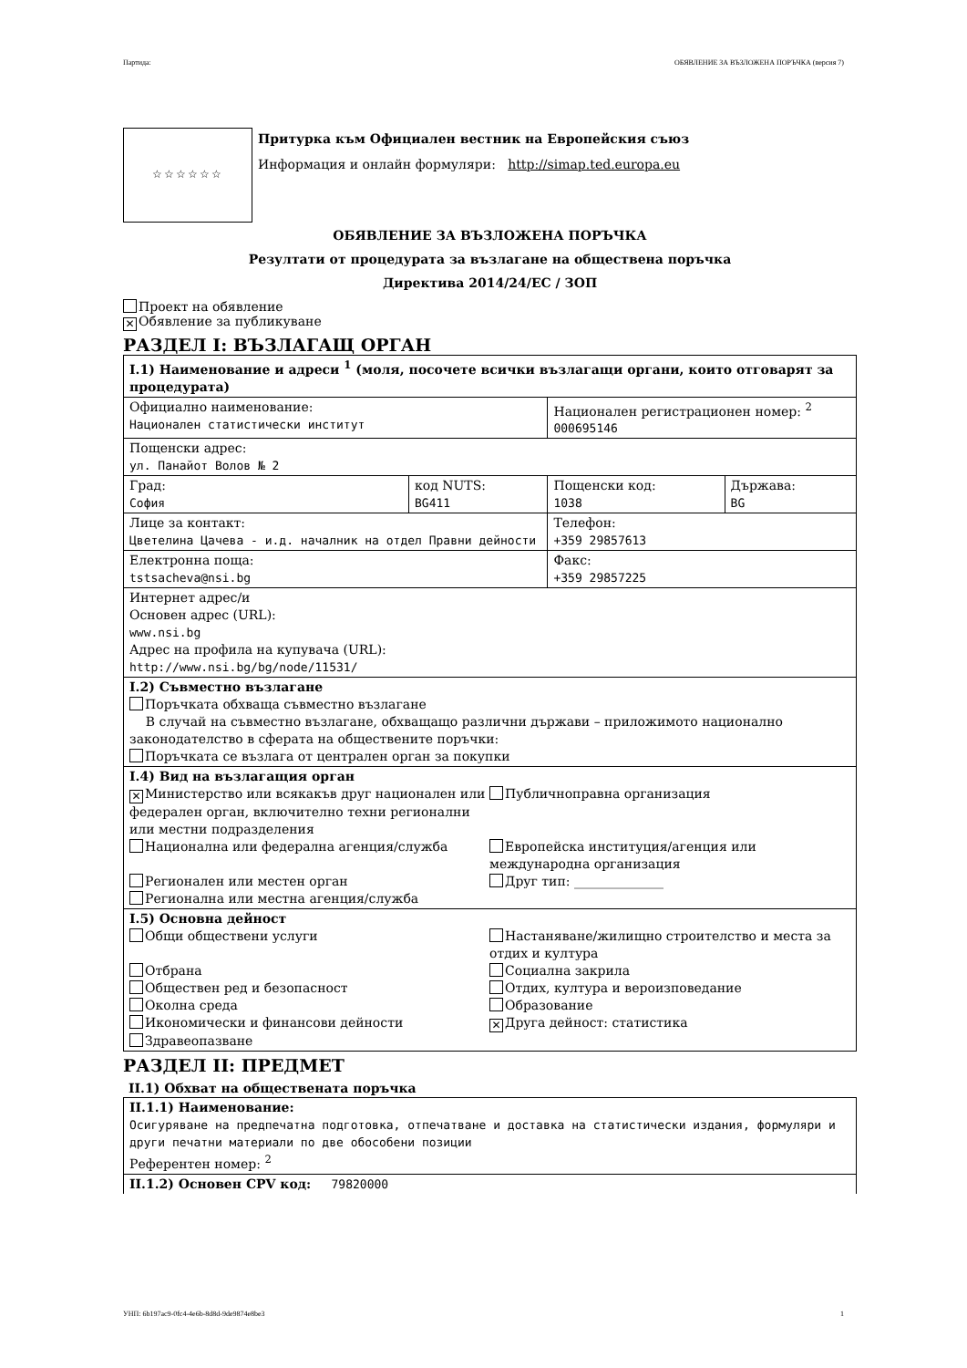Партида: ОБЯВЛЕНИЕ ЗА ВЪЗЛОЖЕНА ПОРЪЧКА (версия 7)
☆☆☆☆☆☆
Притурка към Официален вестник на Европейския съюз
Информация и онлайн формуляри: http://simap.ted.europa.eu
ОБЯВЛЕНИЕ ЗА ВЪЗЛОЖЕНА ПОРЪЧКА
Резултати от процедурата за възлагане на обществена поръчка
Директива 2014/24/ЕС / ЗОП
Проект на обявление
✕ Обявление за публикуване
РАЗДЕЛ I: ВЪЗЛАГАЩ ОРГАН
| I.1) Наименование и адреси <sup>1</sup> (моля, посочете всички възлагащи органи, които отговарят за процедурата) | | | |
| Официално наименование: Национален статистически институт | | Национален регистрационен номер: <sup>2</sup> 000695146 | |
| Пощенски адрес: ул. Панайот Волов № 2 | | | |
| Град: София | код NUTS: BG411 | Пощенски код: 1038 | Държава: BG |
| Лице за контакт: Цветелина Цачева - и.д. началник на отдел Правни дейности | | Телефон: +359 29857613 | |
| Електронна поща: tstsacheva@nsi.bg | | Факс: +359 29857225 | |
| Интернет адрес/и Основен адрес (URL): www.nsi.bg Адрес на профила на купувача (URL): http://www.nsi.bg/bg/node/11531/ | | | |
| I.2) Съвместно възлагане Поръчката обхваща съвместно възлагане В случай на съвместно възлагане, обхващащо различни държави – приложимото национално законодателство в сферата на обществените поръчки: Поръчката се възлага от централен орган за покупки | | | |
| I.4) Вид на възлагащия орган ✕ Министерство или всякакъв друг национален или федерален орган, включително техни регионални или местни подразделения Публичноправна организация Национална или федерална агенция/служба Европейска институция/агенция или международна организация Регионален или местен орган Друг тип: ______________ Регионална или местна агенция/служба | | | |
| I.5) Основна дейност Общи обществени услуги Настаняване/жилищно строителство и места за отдих и култура Отбрана Социална закрила Обществен ред и безопасност Отдих, култура и вероизповедание Околна среда Образование Икономически и финансови дейности ✕ Друга дейност: статистика Здравеопазване | | | |
РАЗДЕЛ II: ПРЕДМЕТ
II.1) Обхват на обществената поръчка
| II.1.1) Наименование: Осигуряване на предпечатна подготовка, отпечатване и доставка на статистически издания, формуляри и други печатни материали по две обособени позиции Референтен номер: <sup>2</sup> |
| II.1.2) Основен CPV код: 79820000 |
УНП: 6b197ac9-0fc4-4e6b-8d8d-9de9874e8be3 1